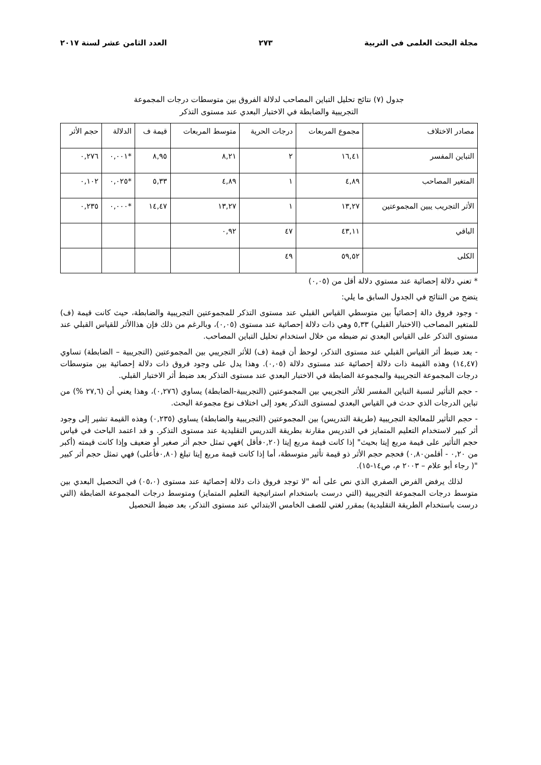مجلة البحث العلمى فى التربية ٢٧٣ العدد الثامن عشر لسنة ٢٠١٧
جدول (٧) نتائج تحليل التباين المصاحب لدلالة الفروق بين متوسطات درجات المجموعة
التجريبية والضابطة في الاختبار البعدي عند مستوى التذكر
| مصادر الاختلاف | مجموع المربعات | درجات الحرية | متوسط المربعات | قيمة ف | الدلالة | حجم الأثر |
| التباين المفسر | ١٦,٤١ | ٢ | ٨,٢١ | ٨,٩٥ | *٠,٠٠١ | ٠,٢٧٦ |
| المتغير المصاحب | ٤,٨٩ | ١ | ٤,٨٩ | ٥,٣٣ | *٠,٠٢٥ | ٠,١٠٢ |
| الأثر التجريب يبين المجموعتين | ١٣,٢٧ | ١ | ١٣,٢٧ | ١٤,٤٧ | *٠,٠٠٠ | ٠,٢٣٥ |
| الباقي | ٤٣,١١ | ٤٧ | ٠,٩٢ | | | |
| الكلى | ٥٩,٥٢ | ٤٩ | | | | |
* تعني دلالة إحصائية عند مستوي دلالة أقل من (٠,٠٥)
يتضح من النتائج في الجدول السابق ما يلي:
- وجود فروق دالة إحصائياً بين متوسطي القياس القبلي عند مستوى التذكر للمجموعتين التجريبية والضابطة، حيث كانت قيمة (ف) للمتغير المصاحب (الاختبار القبلي) ٥,٣٣ وهي ذات دلالة إحصائية عند مستوى (٠,٠٥)، وبالرغم من ذلك فإن هذاالأثر للقياس القبلي عند مستوى التذكر على القياس البعدي تم ضبطه من خلال استخدام تحليل التباين المصاحب.
- بعد ضبط أثر القياس القبلي عند مستوى التذكر، لوحظ أن قيمة (ف) للأثر التجريبي بين المجموعتين (التجريبية – الضابطة) تساوي (١٤,٤٧) وهذه القيمة ذات دلالة إحصائية عند مستوى دلالة (٠,٠٥). وهذا يدل على وجود فروق ذات دلالة إحصائية بين متوسطات درجات المجموعة التجريبية والمجموعة الضابطة في الاختبار البعدي عند مستوى التذكر بعد ضبط أثر الاختبار القبلي.
- حجم التأثير لنسبة التباين المفسر للأثر التجريبي بين المجموعتين (التجريبية-الضابطة) يساوي (٠,٢٧٦)، وهذا يعني أن (٢٧,٦ %) من تباين الدرجات الذي حدث في القياس البعدي لمستوى التذكر يعود إلى اختلاف نوع مجموعة البحث.
- حجم التأثير للمعالجة التجريبية (طريقة التدريس) بين المجموعتين (التجريبية والضابطة) يساوي (٠,٢٣٥) وهذه القيمة تشير إلى وجود أثر كبير لاستخدام التعليم المتمايز في التدريس مقارنة بطريقة التدريس التقليدية عند مستوى التذكر. و قد اعتمد الباحث في قياس حجم التأثير على قيمة مربع إيتا بحيث" إذا كانت قيمة مربع إيتا (٠,٢٠فأقل )فهي تمثل حجم أثر صغير أو ضعيف وإذا كانت قيمته (أكبر من ٠,٢٠ - أقلمن٠,٨٠) فحجم حجم الأثر ذو قيمة تأثير متوسطة، أما إذا كانت قيمة مربع إيتا تبلغ (٠,٨٠فأعلى) فهي تمثل حجم أثر كبير "( رجاء أبو علام – ٢٠٠٣ م، ص١٤-١٥).
لذلك يرفض الفرض الصفري الذي نص على أنه "لا توجد فروق ذات دلالة إحصائية عند مستوى (٠٥،٠) في التحصيل البعدي بين متوسط درجات المجموعة التجريبية (التي درست باستخدام استراتيجية التعليم المتمايز) ومتوسط درجات المجموعة الضابطة (التي درست باستخدام الطريقة التقليدية) بمقرر لغتي للصف الخامس الابتدائي عند مستوى التذكر، بعد ضبط التحصيل